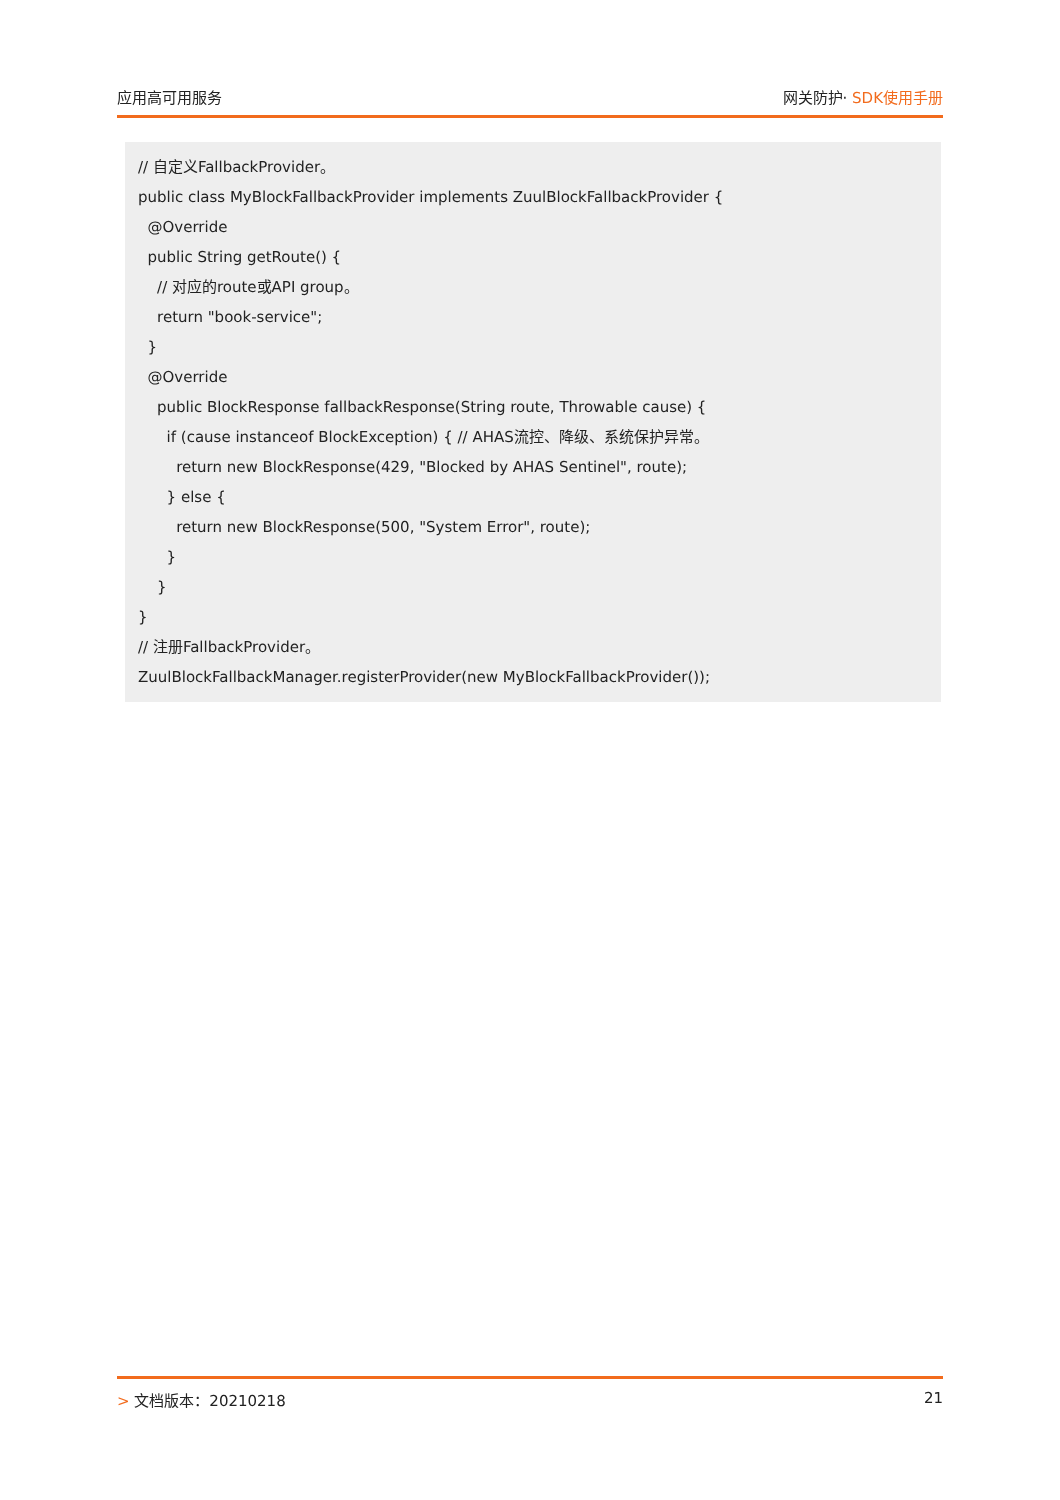应用高可用服务 网关防护· SDK使用手册
// 自定义FallbackProvider。 public class MyBlockFallbackProvider implements ZuulBlockFallbackProvider { @Override public String getRoute() { // 对应的route或API group。 return "book-service"; } @Override public BlockResponse fallbackResponse(String route, Throwable cause) { if (cause instanceof BlockException) { // AHAS流控、降级、系统保护异常。 return new BlockResponse(429, "Blocked by AHAS Sentinel", route); } else { return new BlockResponse(500, "System Error", route); } } } // 注册FallbackProvider。 ZuulBlockFallbackManager.registerProvider(new MyBlockFallbackProvider());
> 文档版本：20210218 21